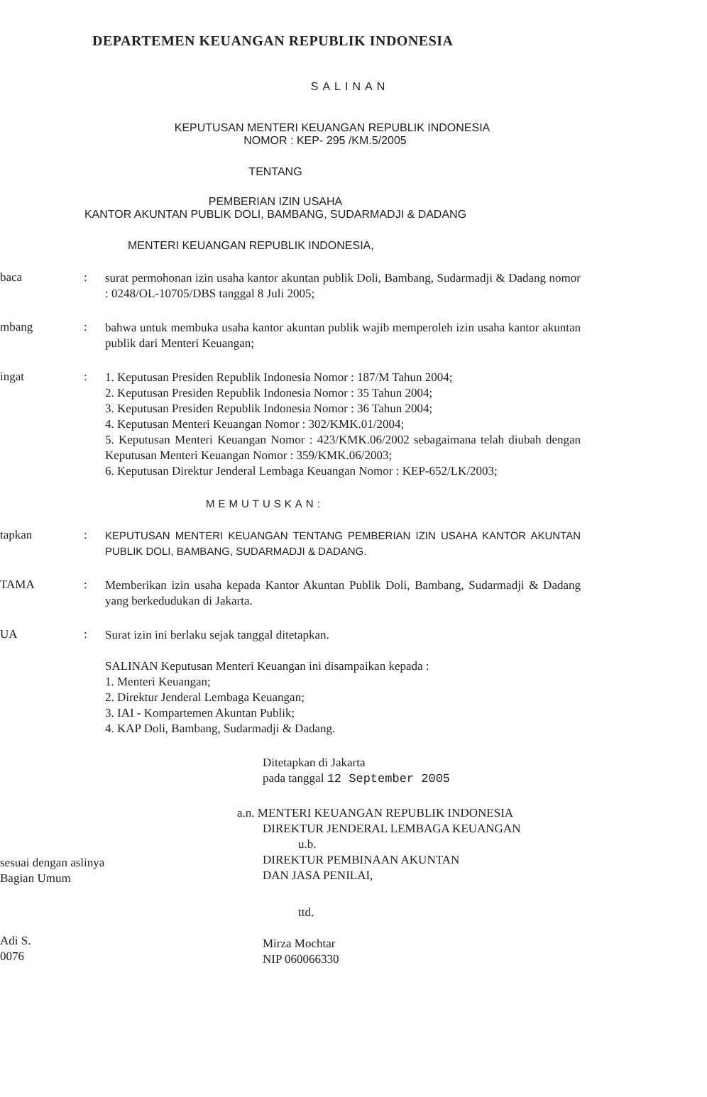DEPARTEMEN KEUANGAN REPUBLIK INDONESIA
SALINAN
KEPUTUSAN MENTERI KEUANGAN REPUBLIK INDONESIA
NOMOR : KEP- 295 /KM.5/2005
TENTANG
PEMBERIAN IZIN USAHA
KANTOR AKUNTAN PUBLIK DOLI, BAMBANG, SUDARMADJI & DADANG
MENTERI KEUANGAN REPUBLIK INDONESIA,
baca :
surat permohonan izin usaha kantor akuntan publik Doli, Bambang, Sudarmadji & Dadang nomor : 0248/OL-10705/DBS tanggal 8 Juli 2005;
mbang :
bahwa untuk membuka usaha kantor akuntan publik wajib memperoleh izin usaha kantor akuntan publik dari Menteri Keuangan;
ingat :
1. Keputusan Presiden Republik Indonesia Nomor : 187/M Tahun 2004;
2. Keputusan Presiden Republik Indonesia Nomor : 35 Tahun 2004;
3. Keputusan Presiden Republik Indonesia Nomor : 36 Tahun 2004;
4. Keputusan Menteri Keuangan Nomor : 302/KMK.01/2004;
5. Keputusan Menteri Keuangan Nomor : 423/KMK.06/2002 sebagaimana telah diubah dengan Keputusan Menteri Keuangan Nomor : 359/KMK.06/2003;
6. Keputusan Direktur Jenderal Lembaga Keuangan Nomor : KEP-652/LK/2003;
MEMUTUSKAN:
tapkan :
KEPUTUSAN MENTERI KEUANGAN TENTANG PEMBERIAN IZIN USAHA KANTOR AKUNTAN PUBLIK DOLI, BAMBANG, SUDARMADJI & DADANG.
TAMA :
Memberikan izin usaha kepada Kantor Akuntan Publik Doli, Bambang, Sudarmadji & Dadang yang berkedudukan di Jakarta.
UA :
Surat izin ini berlaku sejak tanggal ditetapkan.
SALINAN Keputusan Menteri Keuangan ini disampaikan kepada :
1. Menteri Keuangan;
2. Direktur Jenderal Lembaga Keuangan;
3. IAI - Kompartemen Akuntan Publik;
4. KAP Doli, Bambang, Sudarmadji & Dadang.
Ditetapkan di Jakarta
pada tanggal 12 September 2005
a.n. MENTERI KEUANGAN REPUBLIK INDONESIA
DIREKTUR JENDERAL LEMBAGA KEUANGAN
u.b.
DIREKTUR PEMBINAAN AKUNTAN
DAN JASA PENILAI,
sesuai dengan aslinya
Bagian Umum
Adi S.
0076
ttd.
Mirza Mochtar
NIP 060066330